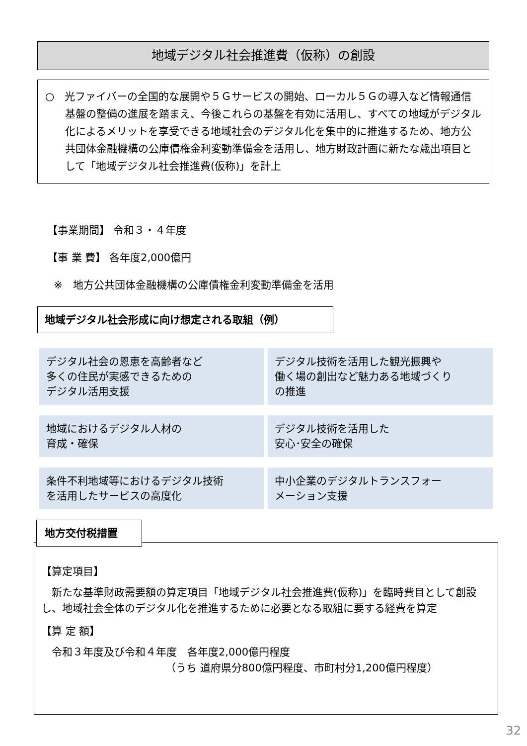地域デジタル社会推進費（仮称）の創設
○　光ファイバーの全国的な展開や５Ｇサービスの開始、ローカル５Ｇの導入など情報通信基盤の整備の進展を踏まえ、今後これらの基盤を有効に活用し、すべての地域がデジタル化によるメリットを享受できる地域社会のデジタル化を集中的に推進するため、地方公共団体金融機構の公庫債権金利変動準備金を活用し、地方財政計画に新たな歳出項目として「地域デジタル社会推進費(仮称)」を計上
【事業期間】 令和３・４年度
【事 業 費】 各年度2,000億円
※　地方公共団体金融機構の公庫債権金利変動準備金を活用
地域デジタル社会形成に向け想定される取組（例）
デジタル社会の恩恵を高齢者など
多くの住民が実感できるための
デジタル活用支援
デジタル技術を活用した観光振興や
働く場の創出など魅力ある地域づくり
の推進
地域におけるデジタル人材の
育成・確保
デジタル技術を活用した
安心･安全の確保
条件不利地域等におけるデジタル技術
を活用したサービスの高度化
中小企業のデジタルトランスフォー
メーション支援
【算定項目】
　新たな基準財政需要額の算定項目「地域デジタル社会推進費(仮称)」を臨時費目として創設し、地域社会全体のデジタル化を推進するために必要となる取組に要する経費を算定
【算 定 額】
　令和３年度及び令和４年度　各年度2,000億円程度
（うち 道府県分800億円程度、市町村分1,200億円程度）
地方交付税措置
32